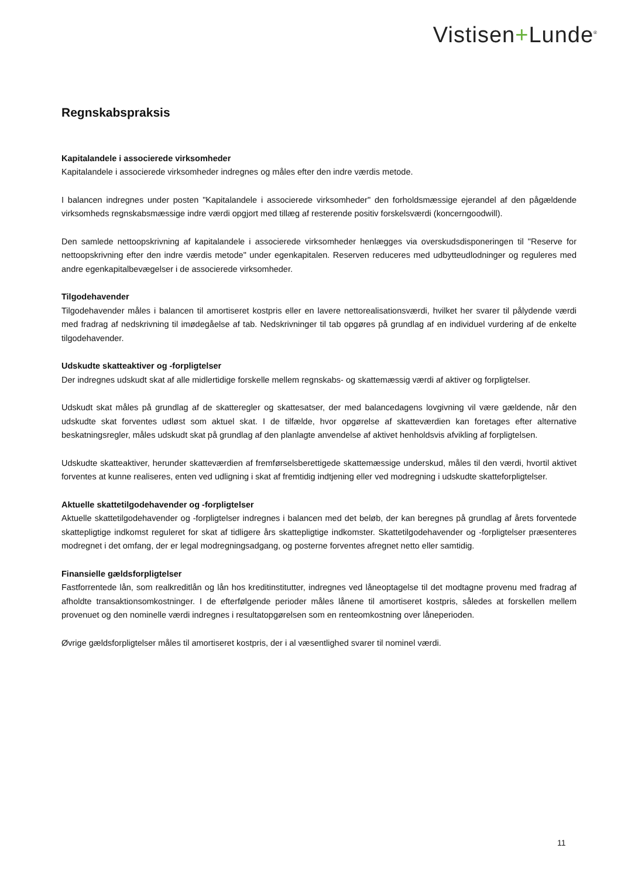Vistisen+Lunde<sup>®</sup>
Regnskabspraksis
Kapitalandele i associerede virksomheder
Kapitalandele i associerede virksomheder indregnes og måles efter den indre værdis metode.
I balancen indregnes under posten "Kapitalandele i associerede virksomheder" den forholdsmæssige ejerandel af den pågældende virksomheds regnskabsmæssige indre værdi opgjort med tillæg af resterende positiv forskelsværdi (koncerngoodwill).
Den samlede nettoopskrivning af kapitalandele i associerede virksomheder henlægges via overskudsdisponeringen til "Reserve for nettoopskrivning efter den indre værdis metode" under egenkapitalen. Reserven reduceres med udbytteudlodninger og reguleres med andre egenkapitalbevægelser i de associerede virksomheder.
Tilgodehavender
Tilgodehavender måles i balancen til amortiseret kostpris eller en lavere nettorealisationsværdi, hvilket her svarer til pålydende værdi med fradrag af nedskrivning til imødegåelse af tab. Nedskrivninger til tab opgøres på grundlag af en individuel vurdering af de enkelte tilgodehavender.
Udskudte skatteaktiver og -forpligtelser
Der indregnes udskudt skat af alle midlertidige forskelle mellem regnskabs- og skattemæssig værdi af aktiver og forpligtelser.
Udskudt skat måles på grundlag af de skatteregler og skattesatser, der med balancedagens lovgivning vil være gældende, når den udskudte skat forventes udløst som aktuel skat. I de tilfælde, hvor opgørelse af skatteværdien kan foretages efter alternative beskatningsregler, måles udskudt skat på grundlag af den planlagte anvendelse af aktivet henholdsvis afvikling af forpligtelsen.
Udskudte skatteaktiver, herunder skatteværdien af fremførselsberettigede skattemæssige underskud, måles til den værdi, hvortil aktivet forventes at kunne realiseres, enten ved udligning i skat af fremtidig indtjening eller ved modregning i udskudte skatteforpligtelser.
Aktuelle skattetilgodehavender og -forpligtelser
Aktuelle skattetilgodehavender og -forpligtelser indregnes i balancen med det beløb, der kan beregnes på grundlag af årets forventede skattepligtige indkomst reguleret for skat af tidligere års skattepligtige indkomster. Skattetilgodehavender og -forpligtelser præsenteres modregnet i det omfang, der er legal modregningsadgang, og posterne forventes afregnet netto eller samtidig.
Finansielle gældsforpligtelser
Fastforrentede lån, som realkreditlån og lån hos kreditinstitutter, indregnes ved låneoptagelse til det modtagne provenu med fradrag af afholdte transaktionsomkostninger. I de efterfølgende perioder måles lånene til amortiseret kostpris, således at forskellen mellem provenuet og den nominelle værdi indregnes i resultatopgørelsen som en renteomkostning over låneperioden.
Øvrige gældsforpligtelser måles til amortiseret kostpris, der i al væsentlighed svarer til nominel værdi.
11